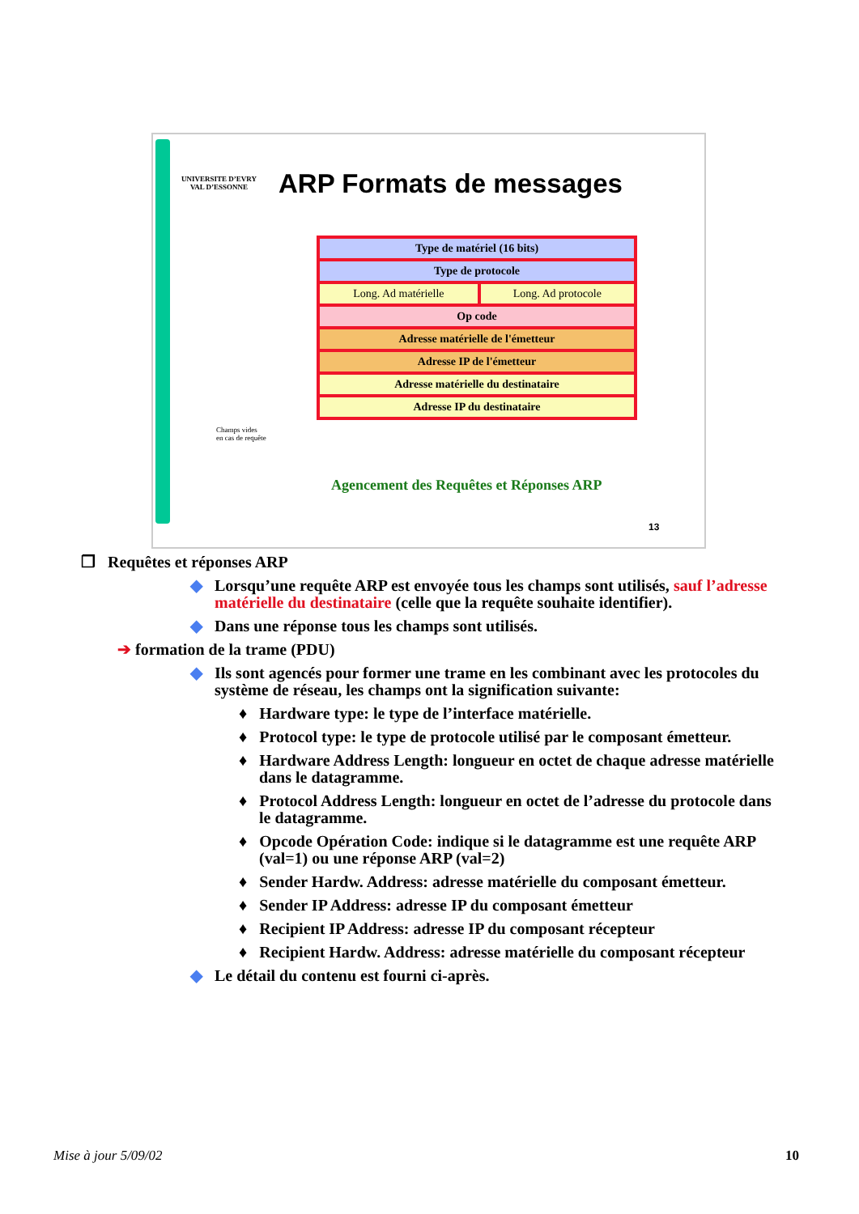UNIVERSITE D’EVRY
VAL D’ESSONNE
ARP Formats de messages
| Type de matériel (16 bits) | |
| Type de protocole | |
| Long. Ad matérielle | Long. Ad protocole |
| Op code | |
| Adresse matérielle de l'émetteur | |
| Adresse IP de l'émetteur | |
| Adresse matérielle du destinataire | |
| Adresse IP du destinataire | |
Champs vides
en cas de requête
Agencement des Requêtes et Réponses ARP
13
❐ Requêtes et réponses ARP
◆ Lorsqu’une requête ARP est envoyée tous les champs sont utilisés, sauf l’adresse matérielle du destinataire (celle que la requête souhaite identifier).
◆ Dans une réponse tous les champs sont utilisés.
➔ formation de la trame (PDU)
◆ Ils sont agencés pour former une trame en les combinant avec les protocoles du système de réseau, les champs ont la signification suivante:
♦ Hardware type: le type de l’interface matérielle.
♦ Protocol type: le type de protocole utilisé par le composant émetteur.
♦ Hardware Address Length: longueur en octet de chaque adresse matérielle dans le datagramme.
♦ Protocol Address Length: longueur en octet de l’adresse du protocole dans le datagramme.
♦ Opcode Opération Code: indique si le datagramme est une requête ARP (val=1) ou une réponse ARP (val=2)
♦ Sender Hardw. Address: adresse matérielle du composant émetteur.
♦ Sender IP Address: adresse IP du composant émetteur
♦ Recipient IP Address: adresse IP du composant récepteur
♦ Recipient Hardw. Address: adresse matérielle du composant récepteur
◆ Le détail du contenu est fourni ci-après.
Mise à jour 5/09/02 10